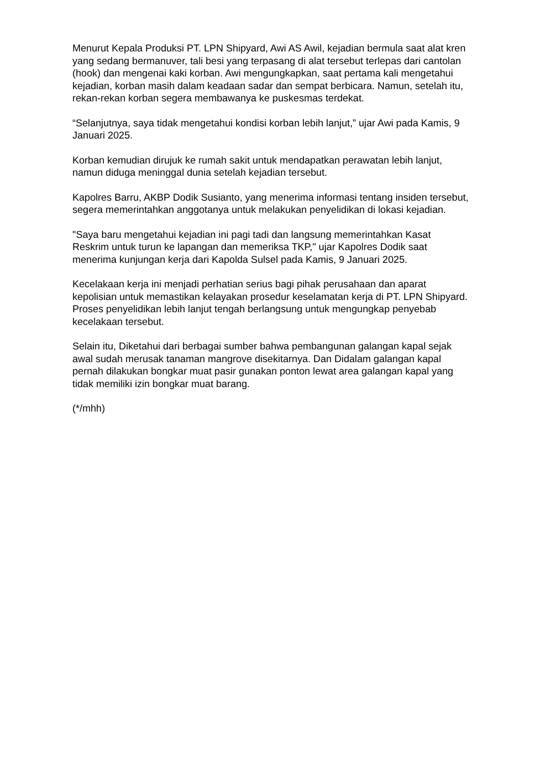Menurut Kepala Produksi PT. LPN Shipyard, Awi AS Awil, kejadian bermula saat alat kren yang sedang bermanuver, tali besi yang terpasang di alat tersebut terlepas dari cantolan (hook) dan mengenai kaki korban. Awi mengungkapkan, saat pertama kali mengetahui kejadian, korban masih dalam keadaan sadar dan sempat berbicara. Namun, setelah itu, rekan-rekan korban segera membawanya ke puskesmas terdekat.
“Selanjutnya, saya tidak mengetahui kondisi korban lebih lanjut,” ujar Awi pada Kamis, 9 Januari 2025.
Korban kemudian dirujuk ke rumah sakit untuk mendapatkan perawatan lebih lanjut, namun diduga meninggal dunia setelah kejadian tersebut.
Kapolres Barru, AKBP Dodik Susianto, yang menerima informasi tentang insiden tersebut, segera memerintahkan anggotanya untuk melakukan penyelidikan di lokasi kejadian.
"Saya baru mengetahui kejadian ini pagi tadi dan langsung memerintahkan Kasat Reskrim untuk turun ke lapangan dan memeriksa TKP," ujar Kapolres Dodik saat menerima kunjungan kerja dari Kapolda Sulsel pada Kamis, 9 Januari 2025.
Kecelakaan kerja ini menjadi perhatian serius bagi pihak perusahaan dan aparat kepolisian untuk memastikan kelayakan prosedur keselamatan kerja di PT. LPN Shipyard. Proses penyelidikan lebih lanjut tengah berlangsung untuk mengungkap penyebab kecelakaan tersebut.
Selain itu, Diketahui dari berbagai sumber bahwa pembangunan galangan kapal sejak awal sudah merusak tanaman mangrove disekitarnya. Dan Didalam galangan kapal pernah dilakukan bongkar muat pasir gunakan ponton lewat area galangan kapal yang tidak memiliki izin bongkar muat barang.
(*/mhh)